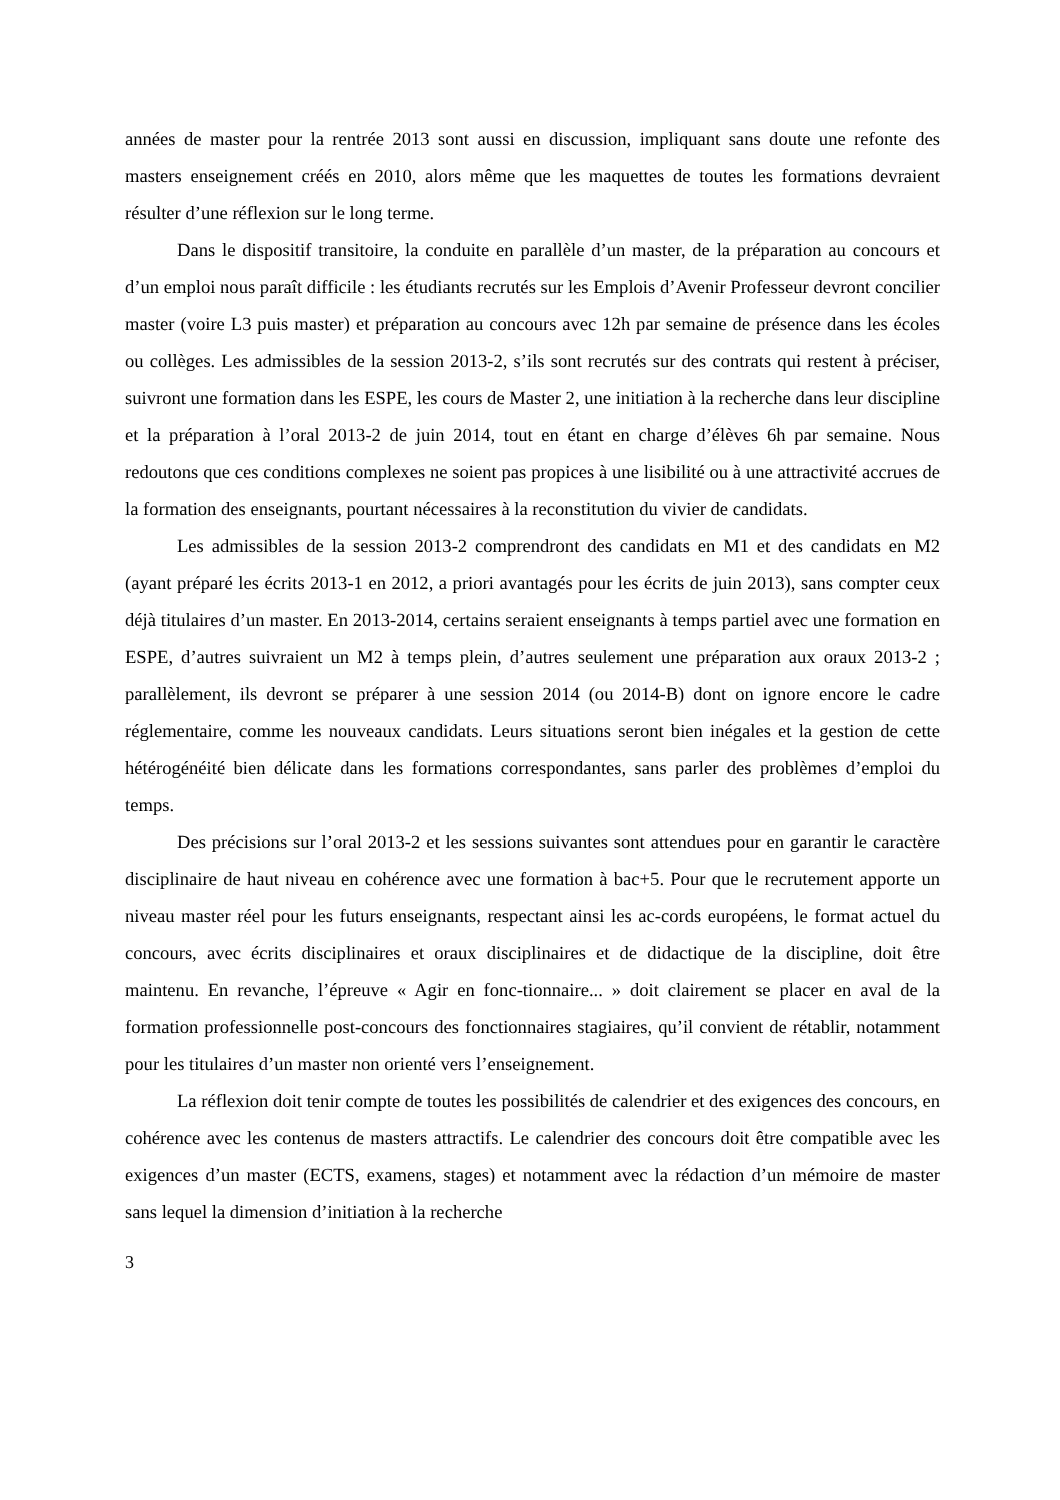années de master pour la rentrée 2013 sont aussi en discussion, impliquant sans doute une refonte des masters enseignement créés en 2010, alors même que les maquettes de toutes les formations devraient résulter d’une réflexion sur le long terme.
Dans le dispositif transitoire, la conduite en parallèle d’un master, de la préparation au concours et d’un emploi nous paraît difficile : les étudiants recrutés sur les Emplois d’Avenir Professeur devront concilier master (voire L3 puis master) et préparation au concours avec 12h par semaine de présence dans les écoles ou collèges. Les admissibles de la session 2013-2, s’ils sont recrutés sur des contrats qui restent à préciser, suivront une formation dans les ESPE, les cours de Master 2, une initiation à la recherche dans leur discipline et la préparation à l’oral 2013-2 de juin 2014, tout en étant en charge d’élèves 6h par semaine. Nous redoutons que ces conditions complexes ne soient pas propices à une lisibilité ou à une attractivité accrues de la formation des enseignants, pourtant nécessaires à la reconstitution du vivier de candidats.
Les admissibles de la session 2013-2 comprendront des candidats en M1 et des candidats en M2 (ayant préparé les écrits 2013-1 en 2012, a priori avantagés pour les écrits de juin 2013), sans compter ceux déjà titulaires d’un master. En 2013-2014, certains seraient enseignants à temps partiel avec une formation en ESPE, d’autres suivraient un M2 à temps plein, d’autres seulement une préparation aux oraux 2013-2 ; parallèlement, ils devront se préparer à une session 2014 (ou 2014-B) dont on ignore encore le cadre réglementaire, comme les nouveaux candidats. Leurs situations seront bien inégales et la gestion de cette hétérogénéité bien délicate dans les formations correspondantes, sans parler des problèmes d’emploi du temps.
Des précisions sur l’oral 2013-2 et les sessions suivantes sont attendues pour en garantir le caractère disciplinaire de haut niveau en cohérence avec une formation à bac+5. Pour que le recrutement apporte un niveau master réel pour les futurs enseignants, respectant ainsi les ac-cords européens, le format actuel du concours, avec écrits disciplinaires et oraux disciplinaires et de didactique de la discipline, doit être maintenu. En revanche, l’épreuve « Agir en fonc-tionnaire... » doit clairement se placer en aval de la formation professionnelle post-concours des fonctionnaires stagiaires, qu’il convient de rétablir, notamment pour les titulaires d’un master non orienté vers l’enseignement.
La réflexion doit tenir compte de toutes les possibilités de calendrier et des exigences des concours, en cohérence avec les contenus de masters attractifs. Le calendrier des concours doit être compatible avec les exigences d’un master (ECTS, examens, stages) et notamment avec la rédaction d’un mémoire de master sans lequel la dimension d’initiation à la recherche
3